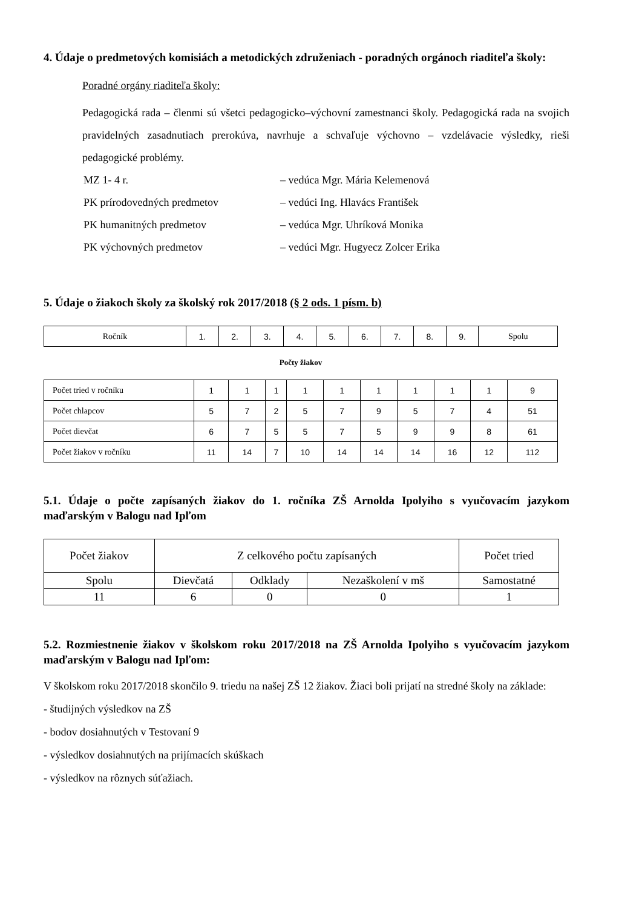4. Údaje o predmetových komisiách a metodických združeniach - poradných orgánoch riaditeľa školy:
Poradné orgány riaditeľa školy:
Pedagogická rada – členmi sú všetci pedagogicko–výchovní zamestnanci školy. Pedagogická rada na svojich pravidelných zasadnutiach prerokúva, navrhuje a schvaľuje výchovno – vzdelávacie výsledky, rieši pedagogické problémy.
MZ 1- 4 r. – vedúca Mgr. Mária Kelemenová
PK prírodovedných predmetov – vedúci Ing. Hlavács František
PK humanitných predmetov – vedúca Mgr. Uhríková Monika
PK výchovných predmetov – vedúci Mgr. Hugyecz Zolcer Erika
5. Údaje o žiakoch školy za školský rok 2017/2018 (§ 2 ods. 1 písm. b)
| Ročník | 1. | 2. | 3. | 4. | 5. | 6. | 7. | 8. | 9. | Spolu |
Počty žiakov
| Počet tried v ročníku | 1 | 1 | 1 | 1 | 1 | 1 | 1 | 1 | 1 | 9 |
| Počet chlapcov | 5 | 7 | 2 | 5 | 7 | 9 | 5 | 7 | 4 | 51 |
| Počet dievčat | 6 | 7 | 5 | 5 | 7 | 5 | 9 | 9 | 8 | 61 |
| Počet žiakov v ročníku | 11 | 14 | 7 | 10 | 14 | 14 | 14 | 16 | 12 | 112 |
5.1. Údaje o počte zapísaných žiakov do 1. ročníka ZŠ Arnolda Ipolyiho s vyučovacím jazykom maďarským v Balogu nad Ipľom
| Počet žiakov | Z celkového počtu zapísaných | | | Počet tried |
| Spolu | Dievčatá | Odklady | Nezaškolení v mš | Samostatné |
| 11 | 6 | 0 | 0 | 1 |
5.2. Rozmiestnenie žiakov v školskom roku 2017/2018 na ZŠ Arnolda Ipolyiho s vyučovacím jazykom maďarským v Balogu nad Ipľom:
V školskom roku 2017/2018 skončilo 9. triedu na našej ZŠ 12 žiakov. Žiaci boli prijatí na stredné školy na základe:
- študijných výsledkov na ZŠ
- bodov dosiahnutých v Testovaní 9
- výsledkov dosiahnutých na prijímacích skúškach
- výsledkov na rôznych súťažiach.